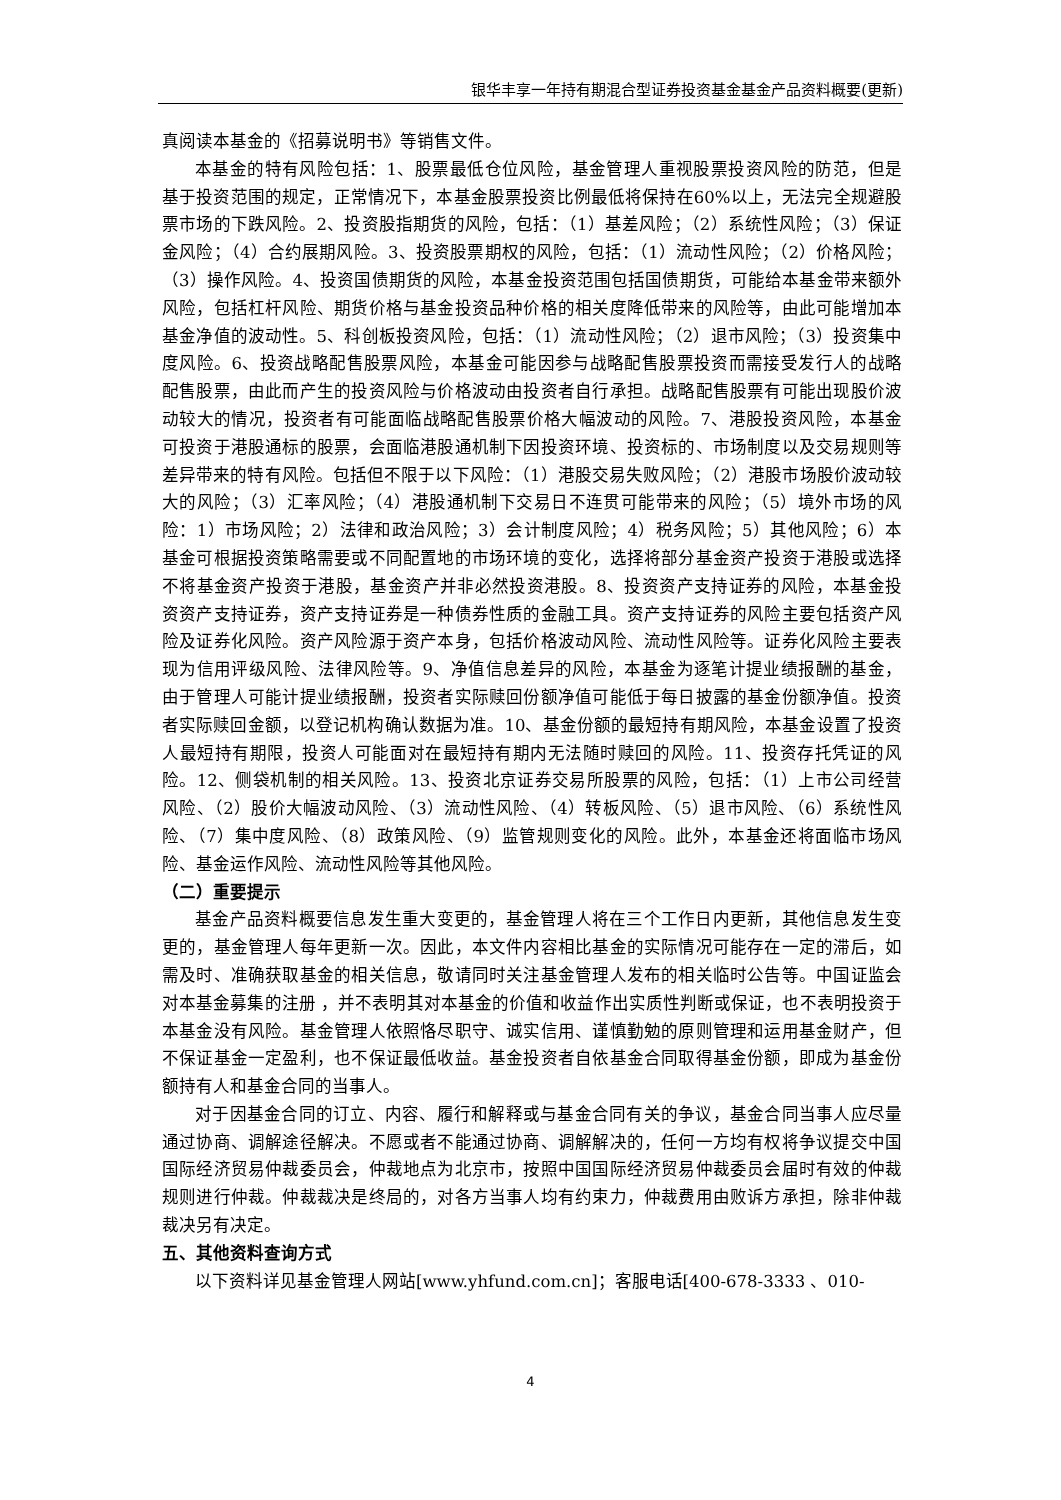银华丰享一年持有期混合型证券投资基金基金产品资料概要(更新)
真阅读本基金的《招募说明书》等销售文件。
本基金的特有风险包括：1、股票最低仓位风险，基金管理人重视股票投资风险的防范，但是基于投资范围的规定，正常情况下，本基金股票投资比例最低将保持在60%以上，无法完全规避股票市场的下跌风险。2、投资股指期货的风险，包括：（1）基差风险；（2）系统性风险；（3）保证金风险；（4）合约展期风险。3、投资股票期权的风险，包括：（1）流动性风险；（2）价格风险；（3）操作风险。4、投资国债期货的风险，本基金投资范围包括国债期货，可能给本基金带来额外风险，包括杠杆风险、期货价格与基金投资品种价格的相关度降低带来的风险等，由此可能增加本基金净值的波动性。5、科创板投资风险，包括：（1）流动性风险；（2）退市风险；（3）投资集中度风险。6、投资战略配售股票风险，本基金可能因参与战略配售股票投资而需接受发行人的战略配售股票，由此而产生的投资风险与价格波动由投资者自行承担。战略配售股票有可能出现股价波动较大的情况，投资者有可能面临战略配售股票价格大幅波动的风险。7、港股投资风险，本基金可投资于港股通标的股票，会面临港股通机制下因投资环境、投资标的、市场制度以及交易规则等差异带来的特有风险。包括但不限于以下风险：（1）港股交易失败风险；（2）港股市场股价波动较大的风险；（3）汇率风险；（4）港股通机制下交易日不连贯可能带来的风险；（5）境外市场的风险：1）市场风险；2）法律和政治风险；3）会计制度风险；4）税务风险；5）其他风险；6）本基金可根据投资策略需要或不同配置地的市场环境的变化，选择将部分基金资产投资于港股或选择不将基金资产投资于港股，基金资产并非必然投资港股。8、投资资产支持证券的风险，本基金投资资产支持证券，资产支持证券是一种债券性质的金融工具。资产支持证券的风险主要包括资产风险及证券化风险。资产风险源于资产本身，包括价格波动风险、流动性风险等。证券化风险主要表现为信用评级风险、法律风险等。9、净值信息差异的风险，本基金为逐笔计提业绩报酬的基金，由于管理人可能计提业绩报酬，投资者实际赎回份额净值可能低于每日披露的基金份额净值。投资者实际赎回金额，以登记机构确认数据为准。10、基金份额的最短持有期风险，本基金设置了投资人最短持有期限，投资人可能面对在最短持有期内无法随时赎回的风险。11、投资存托凭证的风险。12、侧袋机制的相关风险。13、投资北京证券交易所股票的风险，包括：（1）上市公司经营风险、（2）股价大幅波动风险、（3）流动性风险、（4）转板风险、（5）退市风险、（6）系统性风险、（7）集中度风险、（8）政策风险、（9）监管规则变化的风险。此外，本基金还将面临市场风险、基金运作风险、流动性风险等其他风险。
（二）重要提示
基金产品资料概要信息发生重大变更的，基金管理人将在三个工作日内更新，其他信息发生变更的，基金管理人每年更新一次。因此，本文件内容相比基金的实际情况可能存在一定的滞后，如需及时、准确获取基金的相关信息，敬请同时关注基金管理人发布的相关临时公告等。中国证监会对本基金募集的注册 ，并不表明其对本基金的价值和收益作出实质性判断或保证，也不表明投资于本基金没有风险。基金管理人依照恪尽职守、诚实信用、谨慎勤勉的原则管理和运用基金财产，但不保证基金一定盈利，也不保证最低收益。基金投资者自依基金合同取得基金份额，即成为基金份额持有人和基金合同的当事人。
对于因基金合同的订立、内容、履行和解释或与基金合同有关的争议，基金合同当事人应尽量通过协商、调解途径解决。不愿或者不能通过协商、调解解决的，任何一方均有权将争议提交中国国际经济贸易仲裁委员会，仲裁地点为北京市，按照中国国际经济贸易仲裁委员会届时有效的仲裁规则进行仲裁。仲裁裁决是终局的，对各方当事人均有约束力，仲裁费用由败诉方承担，除非仲裁裁决另有决定。
五、其他资料查询方式
以下资料详见基金管理人网站[www.yhfund.com.cn]；客服电话[400-678-3333 、010-
4